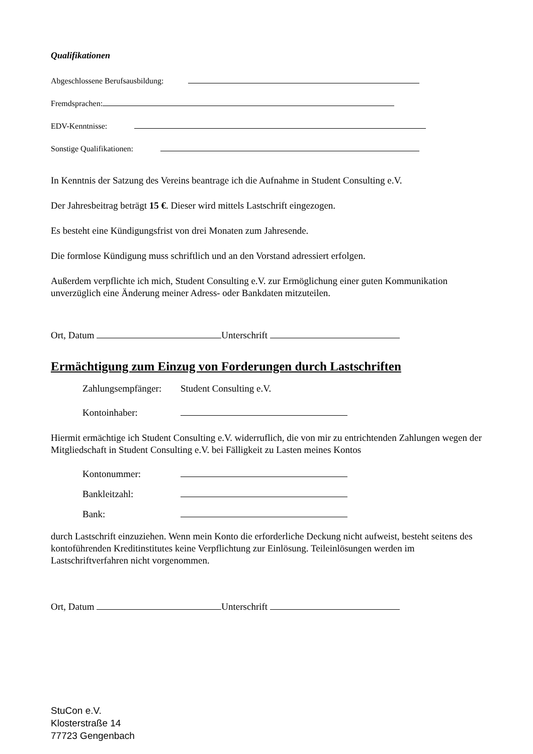Qualifikationen
Abgeschlossene Berufsausbildung:
Fremdsprachen:
EDV-Kenntnisse:
Sonstige Qualifikationen:
In Kenntnis der Satzung des Vereins beantrage ich die Aufnahme in Student Consulting e.V.
Der Jahresbeitrag beträgt 15 €. Dieser wird mittels Lastschrift eingezogen.
Es besteht eine Kündigungsfrist von drei Monaten zum Jahresende.
Die formlose Kündigung muss schriftlich und an den Vorstand adressiert erfolgen.
Außerdem verpflichte ich mich, Student Consulting e.V. zur Ermöglichung einer guten Kommunikation unverzüglich eine Änderung meiner Adress- oder Bankdaten mitzuteilen.
Ort, Datum Unterschrift
Ermächtigung zum Einzug von Forderungen durch Lastschriften
Zahlungsempfänger: Student Consulting e.V.
Kontoinhaber:
Hiermit ermächtige ich Student Consulting e.V. widerruflich, die von mir zu entrichtenden Zahlungen wegen der Mitgliedschaft in Student Consulting e.V. bei Fälligkeit zu Lasten meines Kontos
Kontonummer:
Bankleitzahl:
Bank:
durch Lastschrift einzuziehen. Wenn mein Konto die erforderliche Deckung nicht aufweist, besteht seitens des kontoführenden Kreditinstitutes keine Verpflichtung zur Einlösung. Teileinlösungen werden im Lastschriftverfahren nicht vorgenommen.
Ort, Datum Unterschrift
StuCon e.V.
Klosterstraße 14
77723 Gengenbach